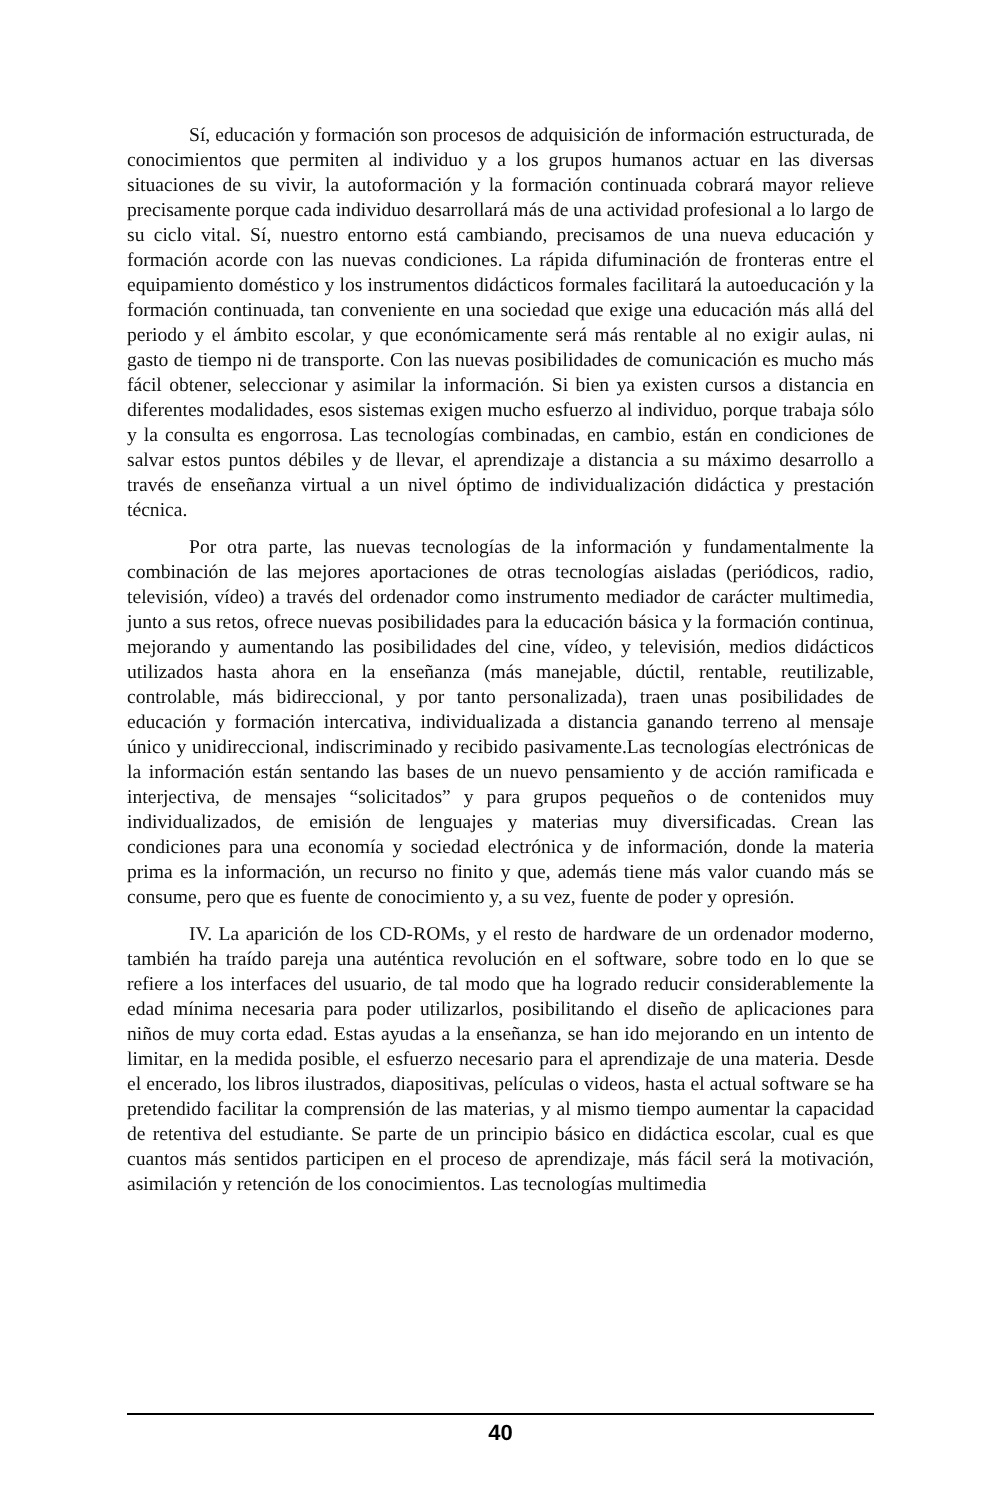Sí, educación y formación son procesos de adquisición de información estructurada, de conocimientos que permiten al individuo y a los grupos humanos actuar en las diversas situaciones de su vivir, la autoformación y la formación continuada cobrará mayor relieve precisamente porque cada individuo desarrollará más de una actividad profesional a lo largo de su ciclo vital. Sí, nuestro entorno está cambiando, precisamos de una nueva educación y formación acorde con las nuevas condiciones. La rápida difuminación de fronteras entre el equipamiento doméstico y los instrumentos didácticos formales facilitará la autoeducación y la formación continuada, tan conveniente en una sociedad que exige una educación más allá del periodo y el ámbito escolar, y que económicamente será más rentable al no exigir aulas, ni gasto de tiempo ni de transporte. Con las nuevas posibilidades de comunicación es mucho más fácil obtener, seleccionar y asimilar la información. Si bien ya existen cursos a distancia en diferentes modalidades, esos sistemas exigen mucho esfuerzo al individuo, porque trabaja sólo y la consulta es engorrosa. Las tecnologías combinadas, en cambio, están en condiciones de salvar estos puntos débiles y de llevar, el aprendizaje a distancia a su máximo desarrollo a través de enseñanza virtual a un nivel óptimo de individualización didáctica y prestación técnica.
Por otra parte, las nuevas tecnologías de la información y fundamentalmente la combinación de las mejores aportaciones de otras tecnologías aisladas (periódicos, radio, televisión, vídeo) a través del ordenador como instrumento mediador de carácter multimedia, junto a sus retos, ofrece nuevas posibilidades para la educación básica y la formación continua, mejorando y aumentando las posibilidades del cine, vídeo, y televisión, medios didácticos utilizados hasta ahora en la enseñanza (más manejable, dúctil, rentable, reutilizable, controlable, más bidireccional, y por tanto personalizada), traen unas posibilidades de educación y formación intercativa, individualizada a distancia ganando terreno al mensaje único y unidireccional, indiscriminado y recibido pasivamente.Las tecnologías electrónicas de la información están sentando las bases de un nuevo pensamiento y de acción ramificada e interjectiva, de mensajes “solicitados” y para grupos pequeños o de contenidos muy individualizados, de emisión de lenguajes y materias muy diversificadas. Crean las condiciones para una economía y sociedad electrónica y de información, donde la materia prima es la información, un recurso no finito y que, además tiene más valor cuando más se consume, pero que es fuente de conocimiento y, a su vez, fuente de poder y opresión.
IV. La aparición de los CD-ROMs, y el resto de hardware de un ordenador moderno, también ha traído pareja una auténtica revolución en el software, sobre todo en lo que se refiere a los interfaces del usuario, de tal modo que ha logrado reducir considerablemente la edad mínima necesaria para poder utilizarlos, posibilitando el diseño de aplicaciones para niños de muy corta edad. Estas ayudas a la enseñanza, se han ido mejorando en un intento de limitar, en la medida posible, el esfuerzo necesario para el aprendizaje de una materia. Desde el encerado, los libros ilustrados, diapositivas, películas o videos, hasta el actual software se ha pretendido facilitar la comprensión de las materias, y al mismo tiempo aumentar la capacidad de retentiva del estudiante. Se parte de un principio básico en didáctica escolar, cual es que cuantos más sentidos participen en el proceso de aprendizaje, más fácil será la motivación, asimilación y retención de los conocimientos. Las tecnologías multimedia
40